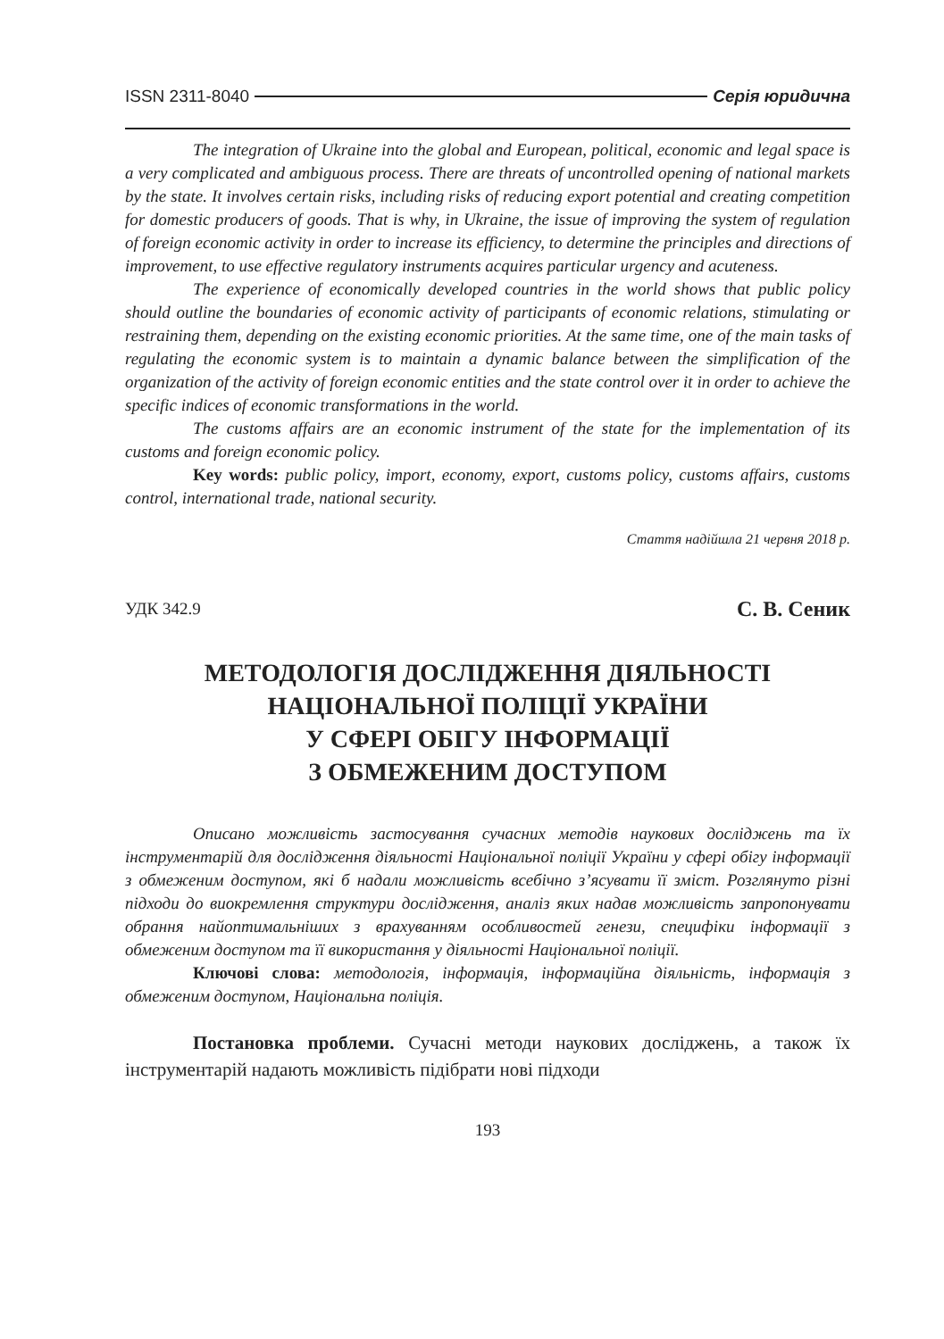ISSN 2311-8040 Серія юридична
The integration of Ukraine into the global and European, political, economic and legal space is a very complicated and ambiguous process. There are threats of uncontrolled opening of national markets by the state. It involves certain risks, including risks of reducing export potential and creating competition for domestic producers of goods. That is why, in Ukraine, the issue of improving the system of regulation of foreign economic activity in order to increase its efficiency, to determine the principles and directions of improvement, to use effective regulatory instruments acquires particular urgency and acuteness.
The experience of economically developed countries in the world shows that public policy should outline the boundaries of economic activity of participants of economic relations, stimulating or restraining them, depending on the existing economic priorities. At the same time, one of the main tasks of regulating the economic system is to maintain a dynamic balance between the simplification of the organization of the activity of foreign economic entities and the state control over it in order to achieve the specific indices of economic transformations in the world.
The customs affairs are an economic instrument of the state for the implementation of its customs and foreign economic policy.
Key words: public policy, import, economy, export, customs policy, customs affairs, customs control, international trade, national security.
Стаття надійшла 21 червня 2018 р.
УДК 342.9 С. В. Сеник
МЕТОДОЛОГІЯ ДОСЛІДЖЕННЯ ДІЯЛЬНОСТІ
НАЦІОНАЛЬНОЇ ПОЛІЦІЇ УКРАЇНИ
У СФЕРІ ОБІГУ ІНФОРМАЦІЇ
З ОБМЕЖЕНИМ ДОСТУПОМ
Описано можливість застосування сучасних методів наукових досліджень та їх інструментарій для дослідження діяльності Національної поліції України у сфері обігу інформації з обмеженим доступом, які б надали можливість всебічно з’ясувати її зміст. Розглянуто різні підходи до виокремлення структури дослідження, аналіз яких надав можливість запропонувати обрання найоптимальніших з врахуванням особливостей генези, специфіки інформації з обмеженим доступом та її використання у діяльності Національної поліції.
Ключові слова: методологія, інформація, інформаційна діяльність, інформація з обмеженим доступом, Національна поліція.
Постановка проблеми. Сучасні методи наукових досліджень, а також їх інструментарій надають можливість підібрати нові підходи
193